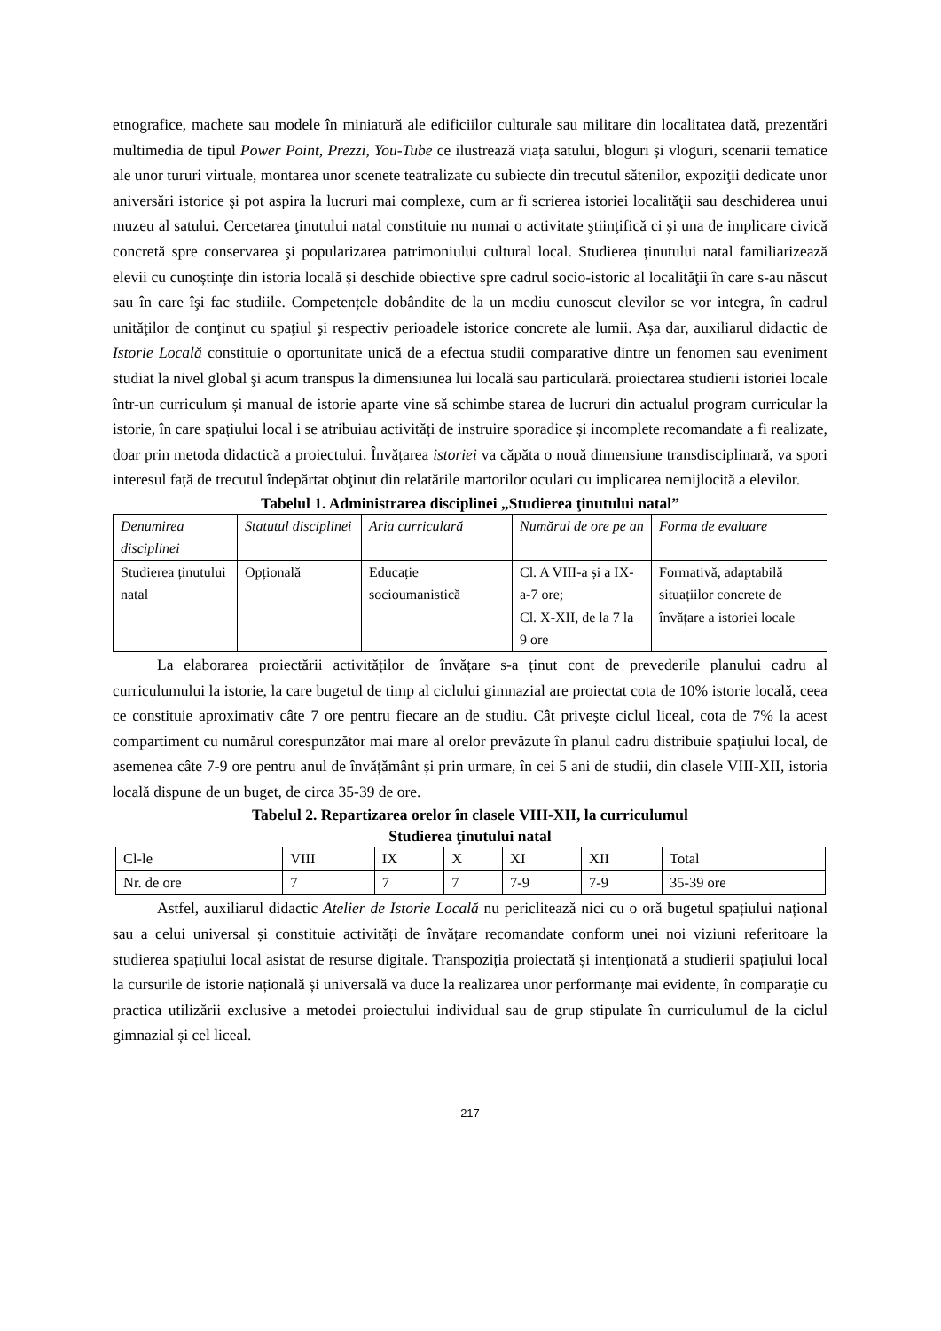etnografice, machete sau modele în miniatură ale edificiilor culturale sau militare din localitatea dată, prezentări multimedia de tipul Power Point, Prezzi, You-Tube ce ilustrează viața satului, bloguri și vloguri, scenarii tematice ale unor tururi virtuale, montarea unor scenete teatralizate cu subiecte din trecutul sătenilor, expoziţii dedicate unor aniversări istorice şi pot aspira la lucruri mai complexe, cum ar fi scrierea istoriei localităţii sau deschiderea unui muzeu al satului. Cercetarea ţinutului natal constituie nu numai o activitate ştiinţifică ci şi una de implicare civică concretă spre conservarea şi popularizarea patrimoniului cultural local. Studierea ținutului natal familiarizează elevii cu cunoștințe din istoria locală și deschide obiective spre cadrul socio-istoric al localităţii în care s-au născut sau în care îşi fac studiile. Competențele dobândite de la un mediu cunoscut elevilor se vor integra, în cadrul unităţilor de conţinut cu spaţiul şi respectiv perioadele istorice concrete ale lumii. Așa dar, auxiliarul didactic de Istorie Locală constituie o oportunitate unică de a efectua studii comparative dintre un fenomen sau eveniment studiat la nivel global şi acum transpus la dimensiunea lui locală sau particulară. proiectarea studierii istoriei locale într-un curriculum și manual de istorie aparte vine să schimbe starea de lucruri din actualul program curricular la istorie, în care spațiului local i se atribuiau activități de instruire sporadice și incomplete recomandate a fi realizate, doar prin metoda didactică a proiectului. Învățarea istoriei va căpăta o nouă dimensiune transdisciplinară, va spori interesul față de trecutul îndepărtat obţinut din relatările martorilor oculari cu implicarea nemijlocită a elevilor.
Tabelul 1. Administrarea disciplinei „Studierea ţinutului natal”
| Denumirea disciplinei | Statutul disciplinei | Aria curriculară | Numărul de ore pe an | Forma de evaluare |
| Studierea ținutului natal | Opțională | Educație socioumanistică | Cl. A VIII-a și a IX-a-7 ore; Cl. X-XII, de la 7 la 9 ore | Formativă, adaptabilă situațiilor concrete de învățare a istoriei locale |
La elaborarea proiectării activităților de învățare s-a ținut cont de prevederile planului cadru al curriculumului la istorie, la care bugetul de timp al ciclului gimnazial are proiectat cota de 10% istorie locală, ceea ce constituie aproximativ câte 7 ore pentru fiecare an de studiu. Cât privește ciclul liceal, cota de 7% la acest compartiment cu numărul corespunzător mai mare al orelor prevăzute în planul cadru distribuie spațiului local, de asemenea câte 7-9 ore pentru anul de învățământ și prin urmare, în cei 5 ani de studii, din clasele VIII-XII, istoria locală dispune de un buget, de circa 35-39 de ore.
Tabelul 2. Repartizarea orelor în clasele VIII-XII, la curriculumul
Studierea ţinutului natal
| Cl-le | VIII | IX | X | XI | XII | Total |
| Nr. de ore | 7 | 7 | 7 | 7-9 | 7-9 | 35-39 ore |
Astfel, auxiliarul didactic Atelier de Istorie Locală nu periclitează nici cu o oră bugetul spațiului național sau a celui universal și constituie activități de învățare recomandate conform unei noi viziuni referitoare la studierea spațiului local asistat de resurse digitale. Transpoziția proiectată și intenționată a studierii spațiului local la cursurile de istorie națională și universală va duce la realizarea unor performanţe mai evidente, în comparaţie cu practica utilizării exclusive a metodei proiectului individual sau de grup stipulate în curriculumul de la ciclul gimnazial și cel liceal.
217